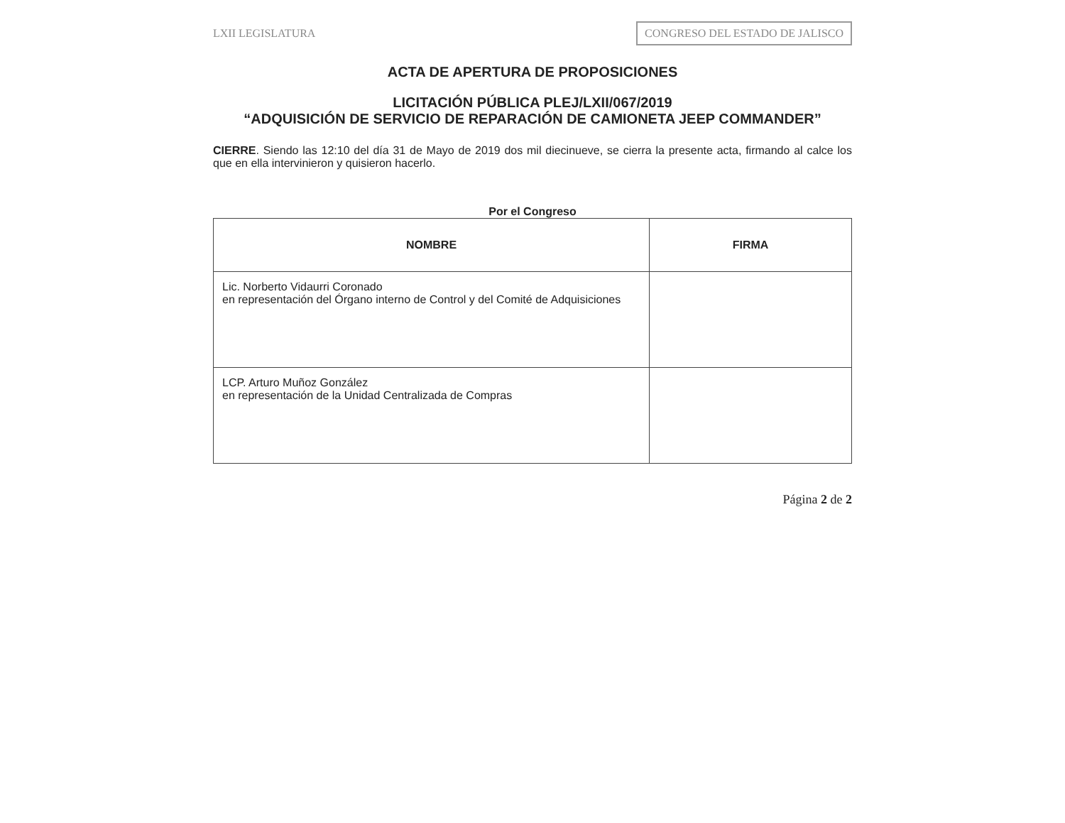LXII LEGISLATURA
CONGRESO DEL ESTADO DE JALISCO
ACTA DE APERTURA DE PROPOSICIONES
LICITACIÓN PÚBLICA PLEJ/LXII/067/2019
“ADQUISICIÓN DE SERVICIO DE REPARACIÓN DE CAMIONETA JEEP COMMANDER”
CIERRE. Siendo las 12:10 del día 31 de Mayo de 2019 dos mil diecinueve, se cierra la presente acta, firmando al calce los que en ella intervinieron y quisieron hacerlo.
Por el Congreso
| NOMBRE | FIRMA |
| --- | --- |
| Lic. Norberto Vidaurri Coronado en representación del Órgano interno de Control y del Comité de Adquisiciones | |
| LCP. Arturo Muñoz González en representación de la Unidad Centralizada de Compras | |
Página 2 de 2